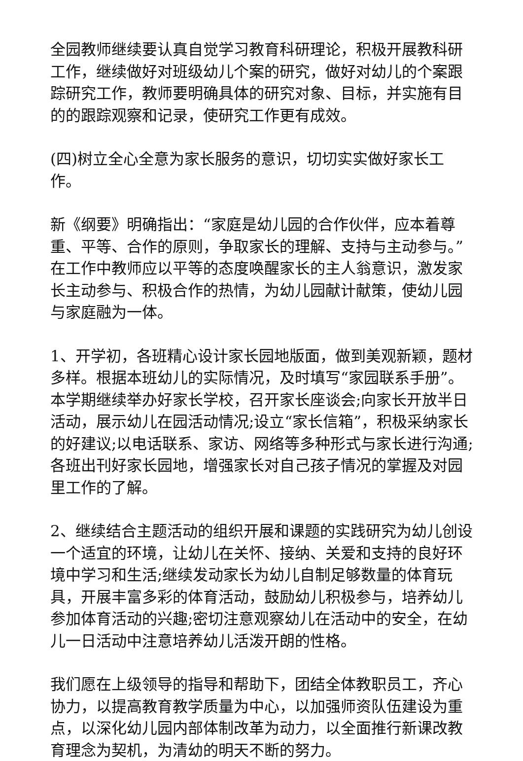全园教师继续要认真自觉学习教育科研理论，积极开展教科研工作，继续做好对班级幼儿个案的研究，做好对幼儿的个案跟踪研究工作，教师要明确具体的研究对象、目标，并实施有目的的跟踪观察和记录，使研究工作更有成效。
(四)树立全心全意为家长服务的意识，切切实实做好家长工作。
新《纲要》明确指出：“家庭是幼儿园的合作伙伴，应本着尊重、平等、合作的原则，争取家长的理解、支持与主动参与。”在工作中教师应以平等的态度唤醒家长的主人翁意识，激发家长主动参与、积极合作的热情，为幼儿园献计献策，使幼儿园与家庭融为一体。
1、开学初，各班精心设计家长园地版面，做到美观新颖，题材多样。根据本班幼儿的实际情况，及时填写“家园联系手册”。本学期继续举办好家长学校，召开家长座谈会;向家长开放半日活动，展示幼儿在园活动情况;设立“家长信箱”，积极采纳家长的好建议;以电话联系、家访、网络等多种形式与家长进行沟通;各班出刊好家长园地，增强家长对自己孩子情况的掌握及对园里工作的了解。
2、继续结合主题活动的组织开展和课题的实践研究为幼儿创设一个适宜的环境，让幼儿在关怀、接纳、关爱和支持的良好环境中学习和生活;继续发动家长为幼儿自制足够数量的体育玩具，开展丰富多彩的体育活动，鼓励幼儿积极参与，培养幼儿参加体育活动的兴趣;密切注意观察幼儿在活动中的安全，在幼儿一日活动中注意培养幼儿活泼开朗的性格。
我们愿在上级领导的指导和帮助下，团结全体教职员工，齐心协力，以提高教育教学质量为中心，以加强师资队伍建设为重点，以深化幼儿园内部体制改革为动力，以全面推行新课改教育理念为契机，为清幼的明天不断的努力。